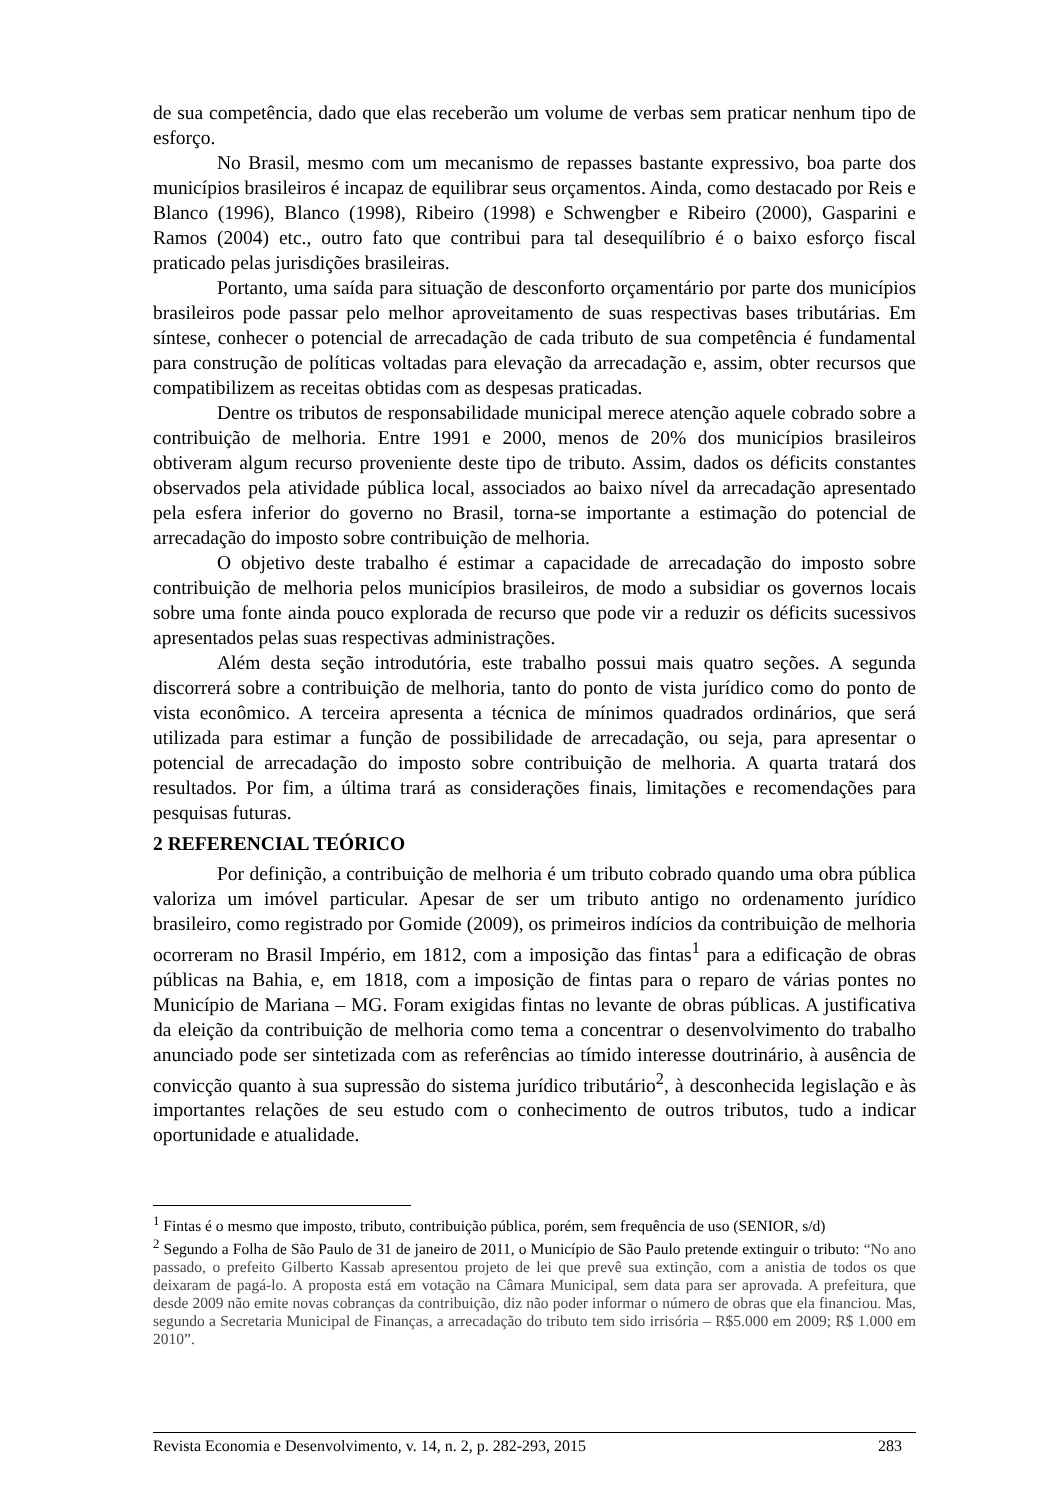de sua competência, dado que elas receberão um volume de verbas sem praticar nenhum tipo de esforço.
No Brasil, mesmo com um mecanismo de repasses bastante expressivo, boa parte dos municípios brasileiros é incapaz de equilibrar seus orçamentos. Ainda, como destacado por Reis e Blanco (1996), Blanco (1998), Ribeiro (1998) e Schwengber e Ribeiro (2000), Gasparini e Ramos (2004) etc., outro fato que contribui para tal desequilíbrio é o baixo esforço fiscal praticado pelas jurisdições brasileiras.
Portanto, uma saída para situação de desconforto orçamentário por parte dos municípios brasileiros pode passar pelo melhor aproveitamento de suas respectivas bases tributárias. Em síntese, conhecer o potencial de arrecadação de cada tributo de sua competência é fundamental para construção de políticas voltadas para elevação da arrecadação e, assim, obter recursos que compatibilizem as receitas obtidas com as despesas praticadas.
Dentre os tributos de responsabilidade municipal merece atenção aquele cobrado sobre a contribuição de melhoria. Entre 1991 e 2000, menos de 20% dos municípios brasileiros obtiveram algum recurso proveniente deste tipo de tributo. Assim, dados os déficits constantes observados pela atividade pública local, associados ao baixo nível da arrecadação apresentado pela esfera inferior do governo no Brasil, torna-se importante a estimação do potencial de arrecadação do imposto sobre contribuição de melhoria.
O objetivo deste trabalho é estimar a capacidade de arrecadação do imposto sobre contribuição de melhoria pelos municípios brasileiros, de modo a subsidiar os governos locais sobre uma fonte ainda pouco explorada de recurso que pode vir a reduzir os déficits sucessivos apresentados pelas suas respectivas administrações.
Além desta seção introdutória, este trabalho possui mais quatro seções. A segunda discorrerá sobre a contribuição de melhoria, tanto do ponto de vista jurídico como do ponto de vista econômico. A terceira apresenta a técnica de mínimos quadrados ordinários, que será utilizada para estimar a função de possibilidade de arrecadação, ou seja, para apresentar o potencial de arrecadação do imposto sobre contribuição de melhoria. A quarta tratará dos resultados. Por fim, a última trará as considerações finais, limitações e recomendações para pesquisas futuras.
2 REFERENCIAL TEÓRICO
Por definição, a contribuição de melhoria é um tributo cobrado quando uma obra pública valoriza um imóvel particular. Apesar de ser um tributo antigo no ordenamento jurídico brasileiro, como registrado por Gomide (2009), os primeiros indícios da contribuição de melhoria ocorreram no Brasil Império, em 1812, com a imposição das fintas<sup>1</sup> para a edificação de obras públicas na Bahia, e, em 1818, com a imposição de fintas para o reparo de várias pontes no Município de Mariana – MG. Foram exigidas fintas no levante de obras públicas. A justificativa da eleição da contribuição de melhoria como tema a concentrar o desenvolvimento do trabalho anunciado pode ser sintetizada com as referências ao tímido interesse doutrinário, à ausência de convicção quanto à sua supressão do sistema jurídico tributário<sup>2</sup>, à desconhecida legislação e às importantes relações de seu estudo com o conhecimento de outros tributos, tudo a indicar oportunidade e atualidade.
<sup>1</sup> Fintas é o mesmo que imposto, tributo, contribuição pública, porém, sem frequência de uso (SENIOR, s/d)
<sup>2</sup> Segundo a Folha de São Paulo de 31 de janeiro de 2011, o Município de São Paulo pretende extinguir o tributo: “No ano passado, o prefeito Gilberto Kassab apresentou projeto de lei que prevê sua extinção, com a anistia de todos os que deixaram de pagá-lo. A proposta está em votação na Câmara Municipal, sem data para ser aprovada. A prefeitura, que desde 2009 não emite novas cobranças da contribuição, diz não poder informar o número de obras que ela financiou. Mas, segundo a Secretaria Municipal de Finanças, a arrecadação do tributo tem sido irrisória – R$5.000 em 2009; R$ 1.000 em 2010”.
Revista Economia e Desenvolvimento, v. 14, n. 2, p. 282-293, 2015 283